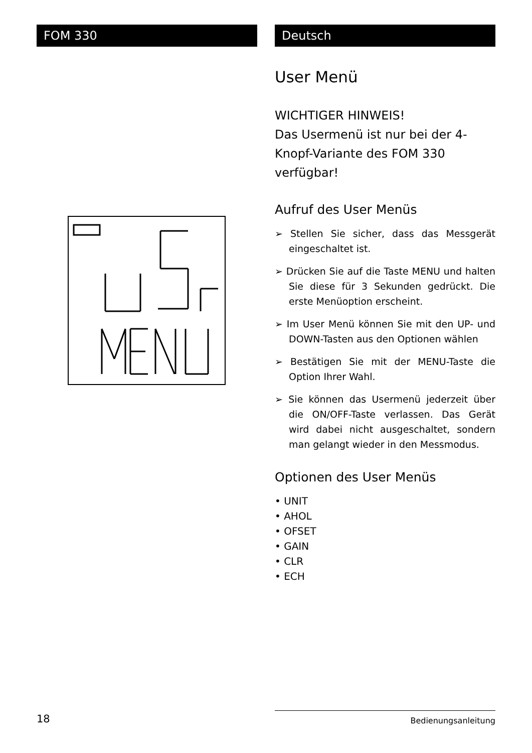FOM 330 Deutsch
User Menü
WICHTIGER HINWEIS!
Das Usermenü ist nur bei der 4-Knopf-Variante des FOM 330 verfügbar!
Aufruf des User Menüs
➢ Stellen Sie sicher, dass das Messgerät eingeschaltet ist.
➢ Drücken Sie auf die Taste MENU und halten Sie diese für 3 Sekunden gedrückt. Die erste Menüoption erscheint.
➢ Im User Menü können Sie mit den UP- und DOWN-Tasten aus den Optionen wählen
➢ Bestätigen Sie mit der MENU-Taste die Option Ihrer Wahl.
➢ Sie können das Usermenü jederzeit über die ON/OFF-Taste verlassen. Das Gerät wird dabei nicht ausgeschaltet, sondern man gelangt wieder in den Messmodus.
Optionen des User Menüs
• UNIT
• AHOL
• OFSET
• GAIN
• CLR
• ECH
18 Bedienungsanleitung